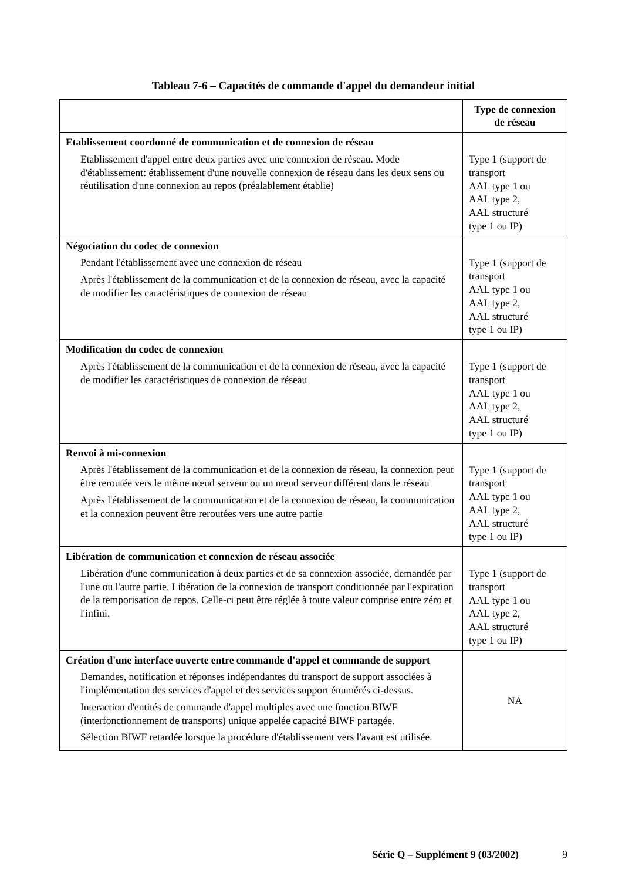Tableau 7-6 – Capacités de commande d'appel du demandeur initial
| | Type de connexion de réseau |
| --- | --- |
| Etablissement coordonné de communication et de connexion de réseau Etablissement d'appel entre deux parties avec une connexion de réseau. Mode d'établissement: établissement d'une nouvelle connexion de réseau dans les deux sens ou réutilisation d'une connexion au repos (préalablement établie) | Type 1 (support de transport AAL type 1 ou AAL type 2, AAL structuré type 1 ou IP) |
| Négociation du codec de connexion Pendant l'établissement avec une connexion de réseau Après l'établissement de la communication et de la connexion de réseau, avec la capacité de modifier les caractéristiques de connexion de réseau | Type 1 (support de transport AAL type 1 ou AAL type 2, AAL structuré type 1 ou IP) |
| Modification du codec de connexion Après l'établissement de la communication et de la connexion de réseau, avec la capacité de modifier les caractéristiques de connexion de réseau | Type 1 (support de transport AAL type 1 ou AAL type 2, AAL structuré type 1 ou IP) |
| Renvoi à mi-connexion Après l'établissement de la communication et de la connexion de réseau, la connexion peut être reroutée vers le même nœud serveur ou un nœud serveur différent dans le réseau Après l'établissement de la communication et de la connexion de réseau, la communication et la connexion peuvent être reroutées vers une autre partie | Type 1 (support de transport AAL type 1 ou AAL type 2, AAL structuré type 1 ou IP) |
| Libération de communication et connexion de réseau associée Libération d'une communication à deux parties et de sa connexion associée, demandée par l'une ou l'autre partie. Libération de la connexion de transport conditionnée par l'expiration de la temporisation de repos. Celle-ci peut être réglée à toute valeur comprise entre zéro et l'infini. | Type 1 (support de transport AAL type 1 ou AAL type 2, AAL structuré type 1 ou IP) |
| Création d'une interface ouverte entre commande d'appel et commande de support Demandes, notification et réponses indépendantes du transport de support associées à l'implémentation des services d'appel et des services support énumérés ci-dessus. Interaction d'entités de commande d'appel multiples avec une fonction BIWF (interfonctionnement de transports) unique appelée capacité BIWF partagée. Sélection BIWF retardée lorsque la procédure d'établissement vers l'avant est utilisée. | NA |
Série Q – Supplément 9 (03/2002) 9